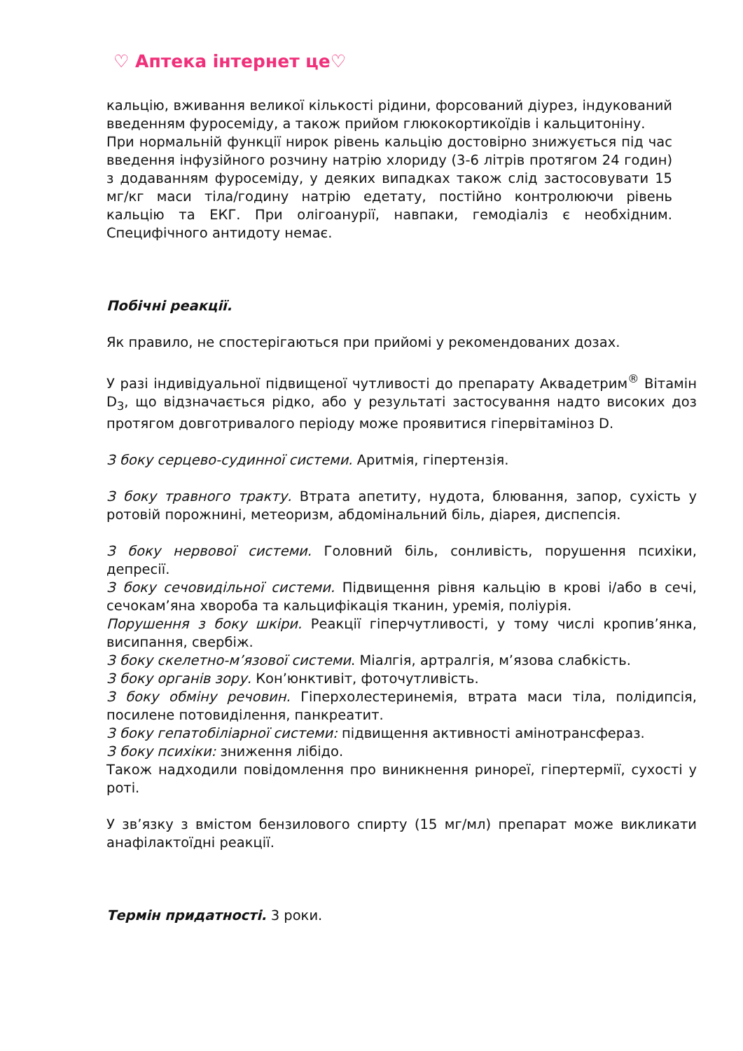♡ Аптека інтернет це♡
кальцію, вживання великої кількості рідини, форсований діурез, індукований введенням фуросеміду, а також прийом глюкокортикоїдів і кальцитоніну.
При нормальній функції нирок рівень кальцію достовірно знижується під час введення інфузійного розчину натрію хлориду (3-6 літрів протягом 24 годин) з додаванням фуросеміду, у деяких випадках також слід застосовувати 15 мг/кг маси тіла/годину натрію едетату, постійно контролюючи рівень кальцію та ЕКГ. При олігоанурії, навпаки, гемодіаліз є необхідним. Специфічного антидоту немає.
Побічні реакції.
Як правило, не спостерігаються при прийомі у рекомендованих дозах.
У разі індивідуальної підвищеної чутливості до препарату Аквадетрим<sup>®</sup> Вітамін D<sub>3</sub>, що відзначається рідко, або у результаті застосування надто високих доз протягом довготривалого періоду може проявитися гіпервітаміноз D.
З боку серцево-судинної системи. Аритмія, гіпертензія.
З боку травного тракту. Втрата апетиту, нудота, блювання, запор, сухість у ротовій порожнині, метеоризм, абдомінальний біль, діарея, диспепсія.
З боку нервової системи. Головний біль, сонливість, порушення психіки, депресії.
З боку сечовидільної системи. Підвищення рівня кальцію в крові і/або в сечі, сечокам’яна хвороба та кальцифікація тканин, уремія, поліурія.
Порушення з боку шкіри. Реакції гіперчутливості, у тому числі кропив’янка, висипання, свербіж.
З боку скелетно-м’язової системи. Міалгія, артралгія, м’язова слабкість.
З боку органів зору. Кон’юнктивіт, фоточутливість.
З боку обміну речовин. Гіперхолестеринемія, втрата маси тіла, полідипсія, посилене потовиділення, панкреатит.
З боку гепатобіліарної системи: підвищення активності амінотрансфераз.
З боку психіки: зниження лібідо.
Також надходили повідомлення про виникнення ринореї, гіпертермії, сухості у роті.
У зв’язку з вмістом бензилового спирту (15 мг/мл) препарат може викликати анафілактоїдні реакції.
Термін придатності. 3 роки.